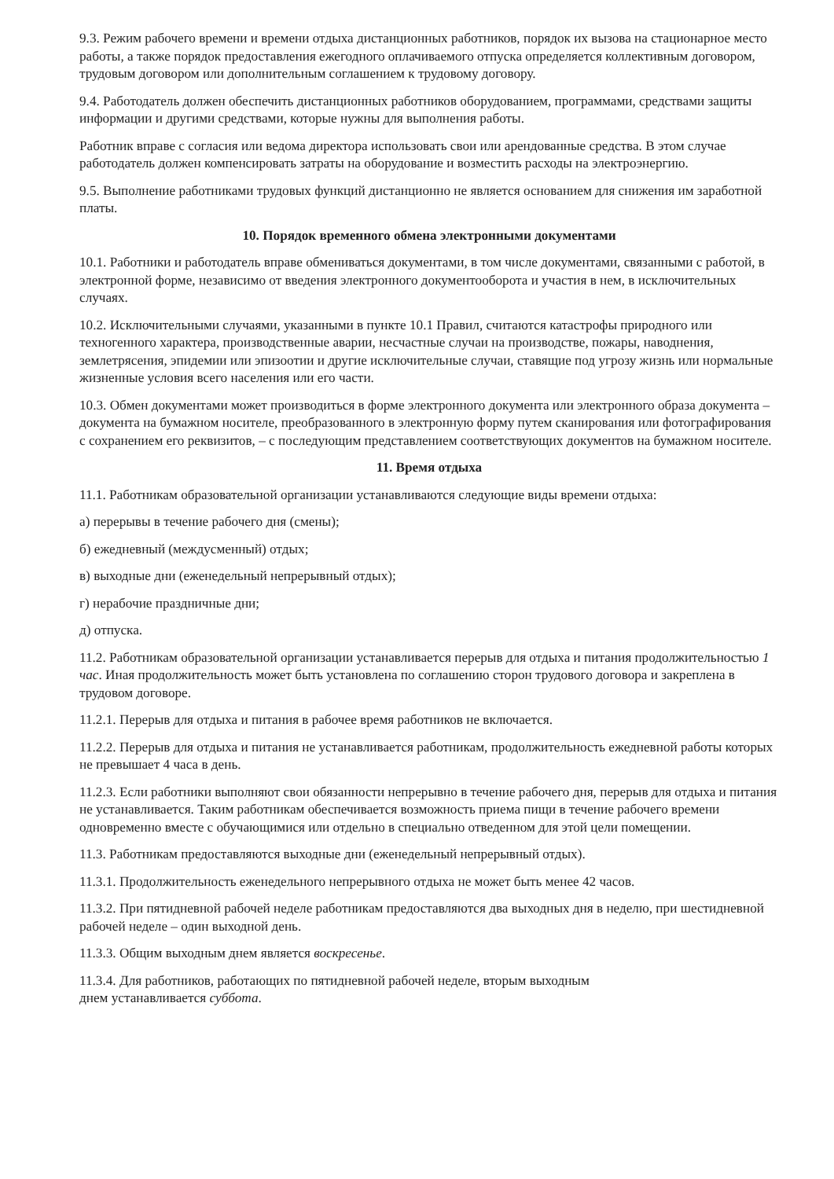9.3. Режим рабочего времени и времени отдыха дистанционных работников, порядок их вызова на стационарное место работы, а также порядок предоставления ежегодного оплачиваемого отпуска определяется коллективным договором, трудовым договором или дополнительным соглашением к трудовому договору.
9.4. Работодатель должен обеспечить дистанционных работников оборудованием, программами, средствами защиты информации и другими средствами, которые нужны для выполнения работы.
Работник вправе с согласия или ведома директора использовать свои или арендованные средства. В этом случае работодатель должен компенсировать затраты на оборудование и возместить расходы на электроэнергию.
9.5. Выполнение работниками трудовых функций дистанционно не является основанием для снижения им заработной платы.
10. Порядок временного обмена электронными документами
10.1. Работники и работодатель вправе обмениваться документами, в том числе документами, связанными с работой, в электронной форме, независимо от введения электронного документооборота и участия в нем, в исключительных случаях.
10.2. Исключительными случаями, указанными в пункте 10.1 Правил, считаются катастрофы природного или техногенного характера, производственные аварии, несчастные случаи на производстве, пожары, наводнения, землетрясения, эпидемии или эпизоотии и другие исключительные случаи, ставящие под угрозу жизнь или нормальные жизненные условия всего населения или его части.
10.3. Обмен документами может производиться в форме электронного документа или электронного образа документа – документа на бумажном носителе, преобразованного в электронную форму путем сканирования или фотографирования с сохранением его реквизитов, – с последующим представлением соответствующих документов на бумажном носителе.
11. Время отдыха
11.1. Работникам образовательной организации устанавливаются следующие виды времени отдыха:
а) перерывы в течение рабочего дня (смены);
б) ежедневный (междусменный) отдых;
в) выходные дни (еженедельный непрерывный отдых);
г) нерабочие праздничные дни;
д) отпуска.
11.2. Работникам образовательной организации устанавливается перерыв для отдыха и питания продолжительностью 1 час. Иная продолжительность может быть установлена по соглашению сторон трудового договора и закреплена в трудовом договоре.
11.2.1. Перерыв для отдыха и питания в рабочее время работников не включается.
11.2.2. Перерыв для отдыха и питания не устанавливается работникам, продолжительность ежедневной работы которых не превышает 4 часа в день.
11.2.3. Если работники выполняют свои обязанности непрерывно в течение рабочего дня, перерыв для отдыха и питания не устанавливается. Таким работникам обеспечивается возможность приема пищи в течение рабочего времени одновременно вместе с обучающимися или отдельно в специально отведенном для этой цели помещении.
11.3. Работникам предоставляются выходные дни (еженедельный непрерывный отдых).
11.3.1. Продолжительность еженедельного непрерывного отдыха не может быть менее 42 часов.
11.3.2. При пятидневной рабочей неделе работникам предоставляются два выходных дня в неделю, при шестидневной рабочей неделе – один выходной день.
11.3.3. Общим выходным днем является воскресенье.
11.3.4. Для работников, работающих по пятидневной рабочей неделе, вторым выходным
днем устанавливается суббота.